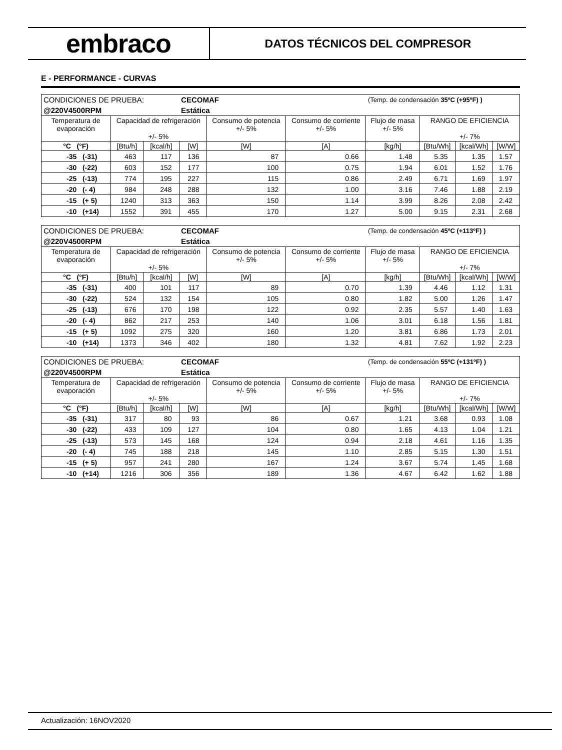embraco
DATOS TÉCNICOS DEL COMPRESOR
E - PERFORMANCE - CURVAS
| CONDICIONES DE PRUEBA: | | | CECOMAF | | | (Temp. de condensación 35ºC (+95ºF) ) | | | |
| @220V4500RPM | | | Estática | | | | | | |
| Temperatura de evaporación | Capacidad de refrigeración +/- 5% | | | Consumo de potencia +/- 5% | Consumo de corriente +/- 5% | Flujo de masa +/- 5% | RANGO DE EFICIENCIA +/- 7% | | |
| °C (°F) | [Btu/h] | [kcal/h] | [W] | [W] | [A] | [kg/h] | [Btu/Wh] | [kcal/Wh] | [W/W] |
| -35 (-31) | 463 | 117 | 136 | 87 | 0.66 | 1.48 | 5.35 | 1.35 | 1.57 |
| -30 (-22) | 603 | 152 | 177 | 100 | 0.75 | 1.94 | 6.01 | 1.52 | 1.76 |
| -25 (-13) | 774 | 195 | 227 | 115 | 0.86 | 2.49 | 6.71 | 1.69 | 1.97 |
| -20 (- 4) | 984 | 248 | 288 | 132 | 1.00 | 3.16 | 7.46 | 1.88 | 2.19 |
| -15 (+ 5) | 1240 | 313 | 363 | 150 | 1.14 | 3.99 | 8.26 | 2.08 | 2.42 |
| -10 (+14) | 1552 | 391 | 455 | 170 | 1.27 | 5.00 | 9.15 | 2.31 | 2.68 |
| CONDICIONES DE PRUEBA: | | | CECOMAF | | | (Temp. de condensación 45ºC (+113ºF) ) | | | |
| @220V4500RPM | | | Estática | | | | | | |
| Temperatura de evaporación | Capacidad de refrigeración +/- 5% | | | Consumo de potencia +/- 5% | Consumo de corriente +/- 5% | Flujo de masa +/- 5% | RANGO DE EFICIENCIA +/- 7% | | |
| °C (°F) | [Btu/h] | [kcal/h] | [W] | [W] | [A] | [kg/h] | [Btu/Wh] | [kcal/Wh] | [W/W] |
| -35 (-31) | 400 | 101 | 117 | 89 | 0.70 | 1.39 | 4.46 | 1.12 | 1.31 |
| -30 (-22) | 524 | 132 | 154 | 105 | 0.80 | 1.82 | 5.00 | 1.26 | 1.47 |
| -25 (-13) | 676 | 170 | 198 | 122 | 0.92 | 2.35 | 5.57 | 1.40 | 1.63 |
| -20 (- 4) | 862 | 217 | 253 | 140 | 1.06 | 3.01 | 6.18 | 1.56 | 1.81 |
| -15 (+ 5) | 1092 | 275 | 320 | 160 | 1.20 | 3.81 | 6.86 | 1.73 | 2.01 |
| -10 (+14) | 1373 | 346 | 402 | 180 | 1.32 | 4.81 | 7.62 | 1.92 | 2.23 |
| CONDICIONES DE PRUEBA: | | | CECOMAF | | | (Temp. de condensación 55ºC (+131ºF) ) | | | |
| @220V4500RPM | | | Estática | | | | | | |
| Temperatura de evaporación | Capacidad de refrigeración +/- 5% | | | Consumo de potencia +/- 5% | Consumo de corriente +/- 5% | Flujo de masa +/- 5% | RANGO DE EFICIENCIA +/- 7% | | |
| °C (°F) | [Btu/h] | [kcal/h] | [W] | [W] | [A] | [kg/h] | [Btu/Wh] | [kcal/Wh] | [W/W] |
| -35 (-31) | 317 | 80 | 93 | 86 | 0.67 | 1.21 | 3.68 | 0.93 | 1.08 |
| -30 (-22) | 433 | 109 | 127 | 104 | 0.80 | 1.65 | 4.13 | 1.04 | 1.21 |
| -25 (-13) | 573 | 145 | 168 | 124 | 0.94 | 2.18 | 4.61 | 1.16 | 1.35 |
| -20 (- 4) | 745 | 188 | 218 | 145 | 1.10 | 2.85 | 5.15 | 1.30 | 1.51 |
| -15 (+ 5) | 957 | 241 | 280 | 167 | 1.24 | 3.67 | 5.74 | 1.45 | 1.68 |
| -10 (+14) | 1216 | 306 | 356 | 189 | 1.36 | 4.67 | 6.42 | 1.62 | 1.88 |
Actualización: 16NOV2020